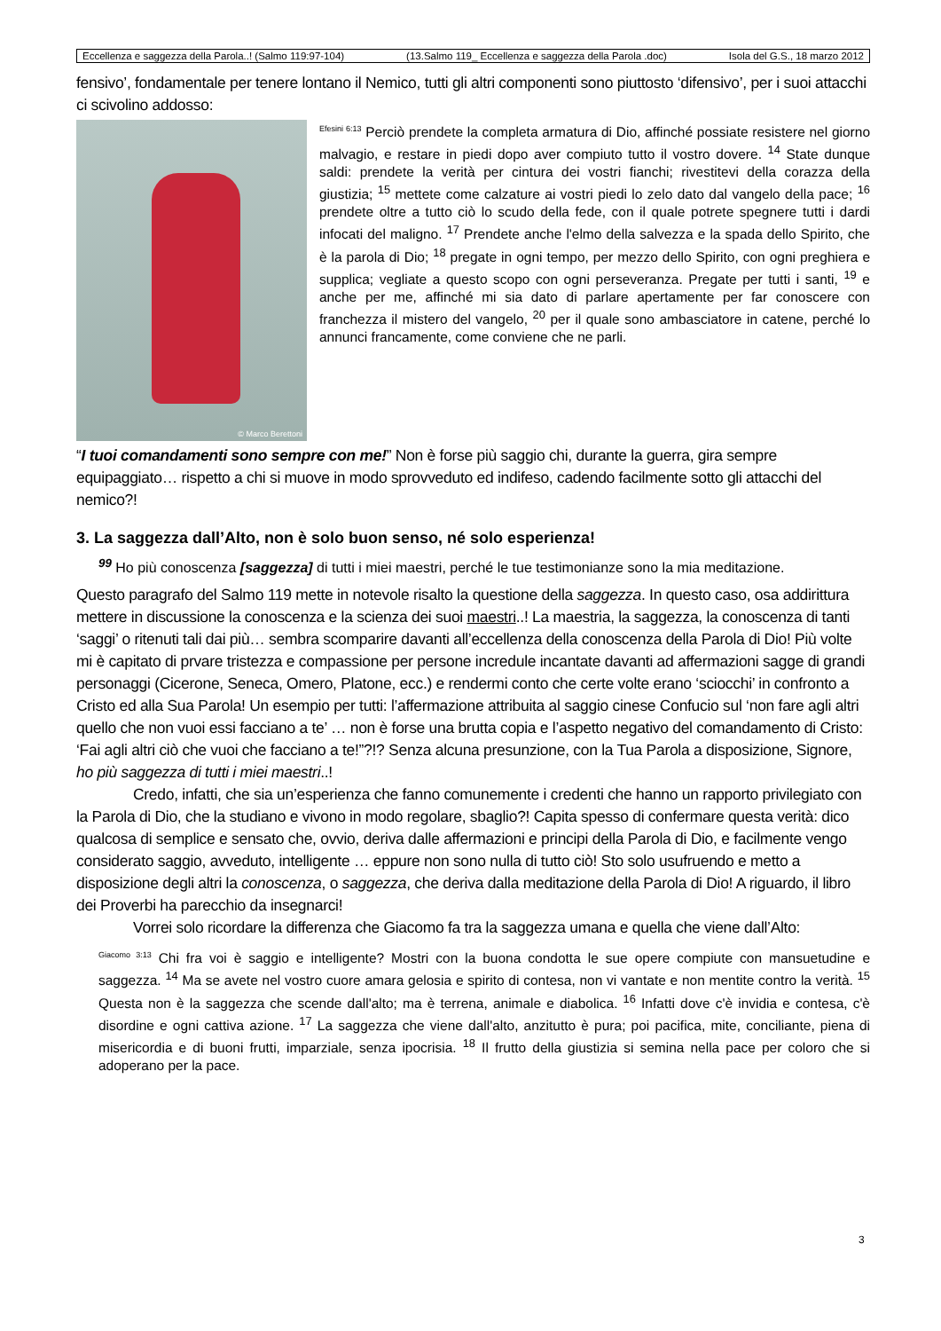Eccellenza e saggezza della Parola..! (Salmo 119:97-104) (13.Salmo 119_ Eccellenza e saggezza della Parola .doc) Isola del G.S., 18 marzo 2012
fensivo’, fondamentale per tenere lontano il Nemico, tutti gli altri componenti sono piuttosto ‘difensivo’, per i suoi attacchi ci scivolino addosso:
© Marco Berettoni
<sup>Efesini 6:13</sup> Perciò prendete la completa armatura di Dio, affinché possiate resistere nel giorno malvagio, e restare in piedi dopo aver compiuto tutto il vostro dovere. <sup>14</sup> State dunque saldi: prendete la verità per cintura dei vostri fianchi; rivestitevi della corazza della giustizia; <sup>15</sup> mettete come calzature ai vostri piedi lo zelo dato dal vangelo della pace; <sup>16</sup> prendete oltre a tutto ciò lo scudo della fede, con il quale potrete spegnere tutti i dardi infocati del maligno. <sup>17</sup> Prendete anche l'elmo della salvezza e la spada dello Spirito, che è la parola di Dio; <sup>18</sup> pregate in ogni tempo, per mezzo dello Spirito, con ogni preghiera e supplica; vegliate a questo scopo con ogni perseveranza. Pregate per tutti i santi, <sup>19</sup> e anche per me, affinché mi sia dato di parlare apertamente per far conoscere con franchezza il mistero del vangelo, <sup>20</sup> per il quale sono ambasciatore in catene, perché lo annunci francamente, come conviene che ne parli.
“I tuoi comandamenti sono sempre con me!” Non è forse più saggio chi, durante la guerra, gira sempre equipaggiato… rispetto a chi si muove in modo sprovveduto ed indifeso, cadendo facilmente sotto gli attacchi del nemico?!
3. La saggezza dall’Alto, non è solo buon senso, né solo esperienza!
<sup>99</sup> Ho più conoscenza [saggezza] di tutti i miei maestri, perché le tue testimonianze sono la mia meditazione.
Questo paragrafo del Salmo 119 mette in notevole risalto la questione della saggezza. In questo caso, osa addirittura mettere in discussione la conoscenza e la scienza dei suoi maestri..! La maestria, la saggezza, la conoscenza di tanti ‘saggi’ o ritenuti tali dai più… sembra scomparire davanti all’eccellenza della conoscenza della Parola di Dio! Più volte mi è capitato di prvare tristezza e compassione per persone incredule incantate davanti ad affermazioni sagge di grandi personaggi (Cicerone, Seneca, Omero, Platone, ecc.) e rendermi conto che certe volte erano ‘sciocchi’ in confronto a Cristo ed alla Sua Parola! Un esempio per tutti: l’affermazione attribuita al saggio cinese Confucio sul ‘non fare agli altri quello che non vuoi essi facciano a te’ … non è forse una brutta copia e l’aspetto negativo del comandamento di Cristo: ‘Fai agli altri ciò che vuoi che facciano a te!”?!? Senza alcuna presunzione, con la Tua Parola a disposizione, Signore, ho più saggezza di tutti i miei maestri..!
Credo, infatti, che sia un’esperienza che fanno comunemente i credenti che hanno un rapporto privilegiato con la Parola di Dio, che la studiano e vivono in modo regolare, sbaglio?! Capita spesso di confermare questa verità: dico qualcosa di semplice e sensato che, ovvio, deriva dalle affermazioni e principi della Parola di Dio, e facilmente vengo considerato saggio, avveduto, intelligente … eppure non sono nulla di tutto ciò! Sto solo usufruendo e metto a disposizione degli altri la conoscenza, o saggezza, che deriva dalla meditazione della Parola di Dio! A riguardo, il libro dei Proverbi ha parecchio da insegnarci!
Vorrei solo ricordare la differenza che Giacomo fa tra la saggezza umana e quella che viene dall’Alto:
<sup>Giacomo 3:13</sup> Chi fra voi è saggio e intelligente? Mostri con la buona condotta le sue opere compiute con mansuetudine e saggezza. <sup>14</sup> Ma se avete nel vostro cuore amara gelosia e spirito di contesa, non vi vantate e non mentite contro la verità. <sup>15</sup> Questa non è la saggezza che scende dall'alto; ma è terrena, animale e diabolica. <sup>16</sup> Infatti dove c'è invidia e contesa, c'è disordine e ogni cattiva azione. <sup>17</sup> La saggezza che viene dall'alto, anzitutto è pura; poi pacifica, mite, conciliante, piena di misericordia e di buoni frutti, imparziale, senza ipocrisia. <sup>18</sup> Il frutto della giustizia si semina nella pace per coloro che si adoperano per la pace.
3